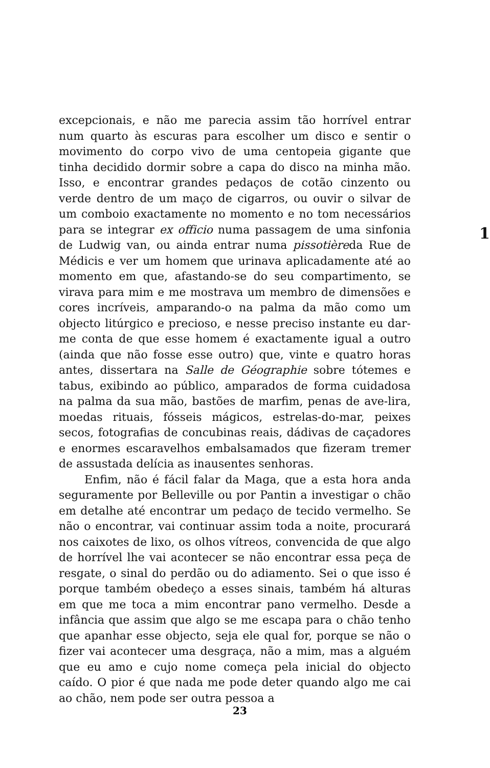1
excepcionais, e não me parecia assim tão horrível entrar num quarto às escuras para escolher um disco e sentir o movimento do corpo vivo de uma centopeia gigante que tinha decidido dormir sobre a capa do disco na minha mão. Isso, e encontrar grandes pedaços de cotão cinzento ou verde dentro de um maço de cigarros, ou ouvir o silvar de um comboio exactamente no momento e no tom necessários para se integrar ex officio numa passagem de uma sinfonia de Ludwig van, ou ainda entrar numa pissotièreda Rue de Médicis e ver um homem que urinava aplicadamente até ao momento em que, afastando-se do seu compartimento, se virava para mim e me mostrava um membro de dimensões e cores incríveis, amparando-o na palma da mão como um objecto litúrgico e precioso, e nesse preciso instante eu dar-me conta de que esse homem é exactamente igual a outro (ainda que não fosse esse outro) que, vinte e quatro horas antes, dissertara na Salle de Géographie sobre tótemes e tabus, exibindo ao público, amparados de forma cuidadosa na palma da sua mão, bastões de marfim, penas de ave-lira, moedas rituais, fósseis mágicos, estrelas-do-mar, peixes secos, fotografias de concubinas reais, dádivas de caçadores e enormes escaravelhos embalsamados que fizeram tremer de assustada delícia as inausentes senhoras.
Enfim, não é fácil falar da Maga, que a esta hora anda seguramente por Belleville ou por Pantin a investigar o chão em detalhe até encontrar um pedaço de tecido vermelho. Se não o encontrar, vai continuar assim toda a noite, procurará nos caixotes de lixo, os olhos vítreos, convencida de que algo de horrível lhe vai acontecer se não encontrar essa peça de resgate, o sinal do perdão ou do adiamento. Sei o que isso é porque também obedeço a esses sinais, também há alturas em que me toca a mim encontrar pano vermelho. Desde a infância que assim que algo se me escapa para o chão tenho que apanhar esse objecto, seja ele qual for, porque se não o fizer vai acontecer uma desgraça, não a mim, mas a alguém que eu amo e cujo nome começa pela inicial do objecto caído. O pior é que nada me pode deter quando algo me cai ao chão, nem pode ser outra pessoa a
23